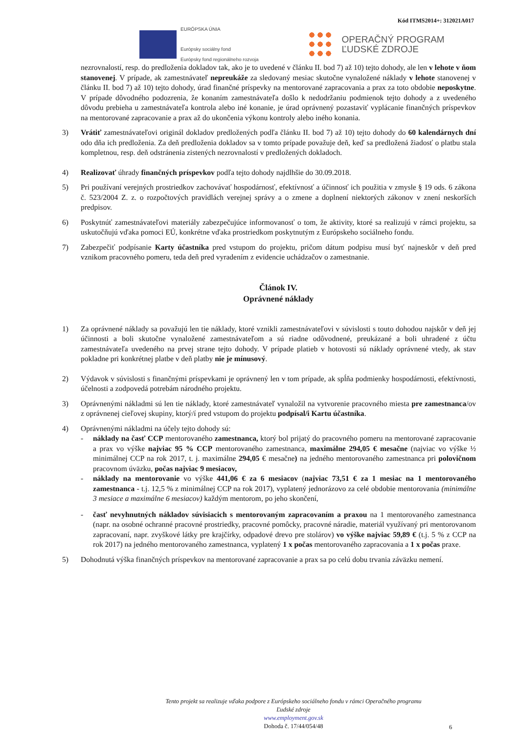Kód ITMS2014+: 312021A017
EURÓPSKA ÚNIA
Európsky sociálny fond
Európsky fond regionálneho rozvoja
OPERAČNÝ PROGRAM
ĽUDSKÉ ZDROJE
nezrovnalostí, resp. do predloženia dokladov tak, ako je to uvedené v článku II. bod 7) až 10) tejto dohody, ale len v lehote v ňom stanovenej. V prípade, ak zamestnávateľ nepreukáže za sledovaný mesiac skutočne vynaložené náklady v lehote stanovenej v článku II. bod 7) až 10) tejto dohody, úrad finančné príspevky na mentorované zapracovania a prax za toto obdobie neposkytne. V prípade dôvodného podozrenia, že konaním zamestnávateľa došlo k nedodržaniu podmienok tejto dohody a z uvedeného dôvodu prebieha u zamestnávateľa kontrola alebo iné konanie, je úrad oprávnený pozastaviť vyplácanie finančných príspevkov na mentorované zapracovanie a prax až do ukončenia výkonu kontroly alebo iného konania.
3) Vrátiť zamestnávateľovi originál dokladov predložených podľa článku II. bod 7) až 10) tejto dohody do 60 kalendárnych dní odo dňa ich predloženia. Za deň predloženia dokladov sa v tomto prípade považuje deň, keď sa predložená žiadosť o platbu stala kompletnou, resp. deň odstránenia zistených nezrovnalostí v predložených dokladoch.
4) Realizovať úhrady finančných príspevkov podľa tejto dohody najdlhšie do 30.09.2018.
5) Pri používaní verejných prostriedkov zachovávať hospodárnosť, efektívnosť a účinnosť ich použitia v zmysle § 19 ods. 6 zákona č. 523/2004 Z. z. o rozpočtových pravidlách verejnej správy a o zmene a doplnení niektorých zákonov v znení neskorších predpisov.
6) Poskytnúť zamestnávateľovi materiály zabezpečujúce informovanosť o tom, že aktivity, ktoré sa realizujú v rámci projektu, sa uskutočňujú vďaka pomoci EÚ, konkrétne vďaka prostriedkom poskytnutým z Európskeho sociálneho fondu.
7) Zabezpečiť podpísanie Karty účastníka pred vstupom do projektu, pričom dátum podpisu musí byť najneskôr v deň pred vznikom pracovného pomeru, teda deň pred vyradením z evidencie uchádzačov o zamestnanie.
Článok IV.
Oprávnené náklady
1) Za oprávnené náklady sa považujú len tie náklady, ktoré vznikli zamestnávateľovi v súvislosti s touto dohodou najskôr v deň jej účinnosti a boli skutočne vynaložené zamestnávateľom a sú riadne odôvodnené, preukázané a boli uhradené z účtu zamestnávateľa uvedeného na prvej strane tejto dohody. V prípade platieb v hotovosti sú náklady oprávnené vtedy, ak stav pokladne pri konkrétnej platbe v deň platby nie je mínusový.
2) Výdavok v súvislosti s finančnými príspevkami je oprávnený len v tom prípade, ak spĺňa podmienky hospodárnosti, efektívnosti, účelnosti a zodpovedá potrebám národného projektu.
3) Oprávnenými nákladmi sú len tie náklady, ktoré zamestnávateľ vynaložil na vytvorenie pracovného miesta pre zamestnanca/ov z oprávnenej cieľovej skupiny, ktorý/í pred vstupom do projektu podpísal/i Kartu účastníka.
4) Oprávnenými nákladmi na účely tejto dohody sú:
- náklady na časť CCP mentorovaného zamestnanca, ktorý bol prijatý do pracovného pomeru na mentorované zapracovanie a prax vo výške najviac 95 % CCP mentorovaného zamestnanca, maximálne 294,05 € mesačne (najviac vo výške ½ minimálnej CCP na rok 2017, t. j. maximálne 294,05 € mesačne) na jedného mentorovaného zamestnanca pri polovičnom pracovnom úväzku, počas najviac 9 mesiacov,
- náklady na mentorovanie vo výške 441,06 € za 6 mesiacov (najviac 73,51 € za 1 mesiac na 1 mentorovaného zamestnanca - t.j. 12,5 % z minimálnej CCP na rok 2017), vyplatený jednorázovo za celé obdobie mentorovania (minimálne 3 mesiace a maximálne 6 mesiacov) každým mentorom, po jeho skončení,
- časť nevyhnutných nákladov súvisiacich s mentorovaným zapracovaním a praxou na 1 mentorovaného zamestnanca (napr. na osobné ochranné pracovné prostriedky, pracovné pomôcky, pracovné náradie, materiál využívaný pri mentorovanom zapracovaní, napr. zvyškové látky pre krajčírky, odpadové drevo pre stolárov) vo výške najviac 59,89 € (t.j. 5 % z CCP na rok 2017) na jedného mentorovaného zamestnanca, vyplatený 1 x počas mentorovaného zapracovania a 1 x počas praxe.
5) Dohodnutá výška finančných príspevkov na mentorované zapracovanie a prax sa po celú dobu trvania záväzku nemení.
Tento projekt sa realizuje vďaka podpore z Európskeho sociálneho fondu v rámci Operačného programu
Ľudské zdroje
www.employment.gov.sk
Dohoda č. 17/44/054/48
6